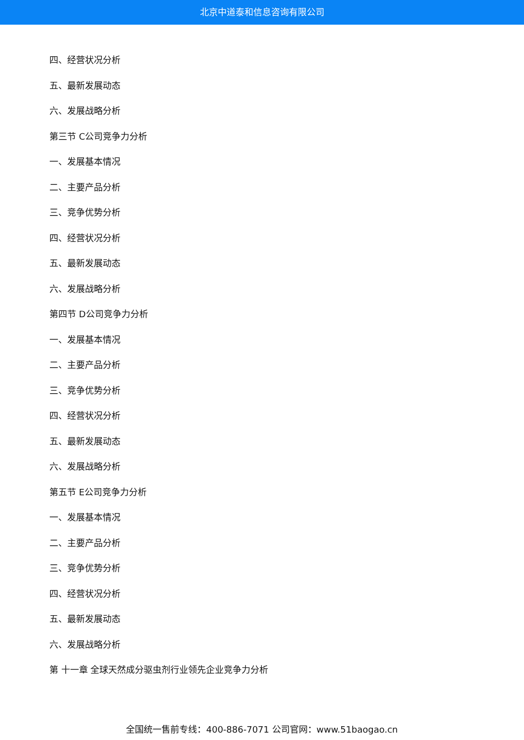北京中道泰和信息咨询有限公司
四、经营状况分析
五、最新发展动态
六、发展战略分析
第三节 C公司竞争力分析
一、发展基本情况
二、主要产品分析
三、竞争优势分析
四、经营状况分析
五、最新发展动态
六、发展战略分析
第四节 D公司竞争力分析
一、发展基本情况
二、主要产品分析
三、竞争优势分析
四、经营状况分析
五、最新发展动态
六、发展战略分析
第五节 E公司竞争力分析
一、发展基本情况
二、主要产品分析
三、竞争优势分析
四、经营状况分析
五、最新发展动态
六、发展战略分析
第 十一章 全球天然成分驱虫剂行业领先企业竞争力分析
全国统一售前专线：400-886-7071 公司官网：www.51baogao.cn